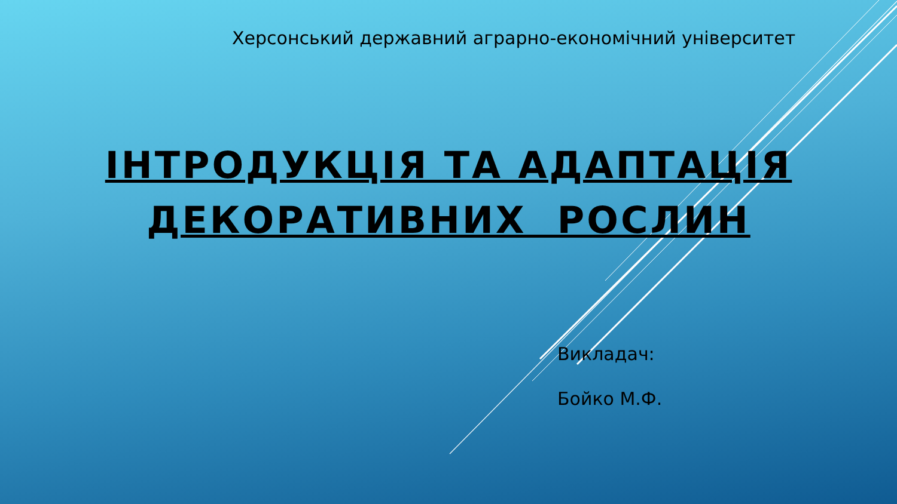Херсонський державний аграрно-економічний університет
ІНТРОДУКЦІЯ ТА АДАПТАЦІЯ
ДЕКОРАТИВНИХ РОСЛИН
Викладач:
Бойко М.Ф.